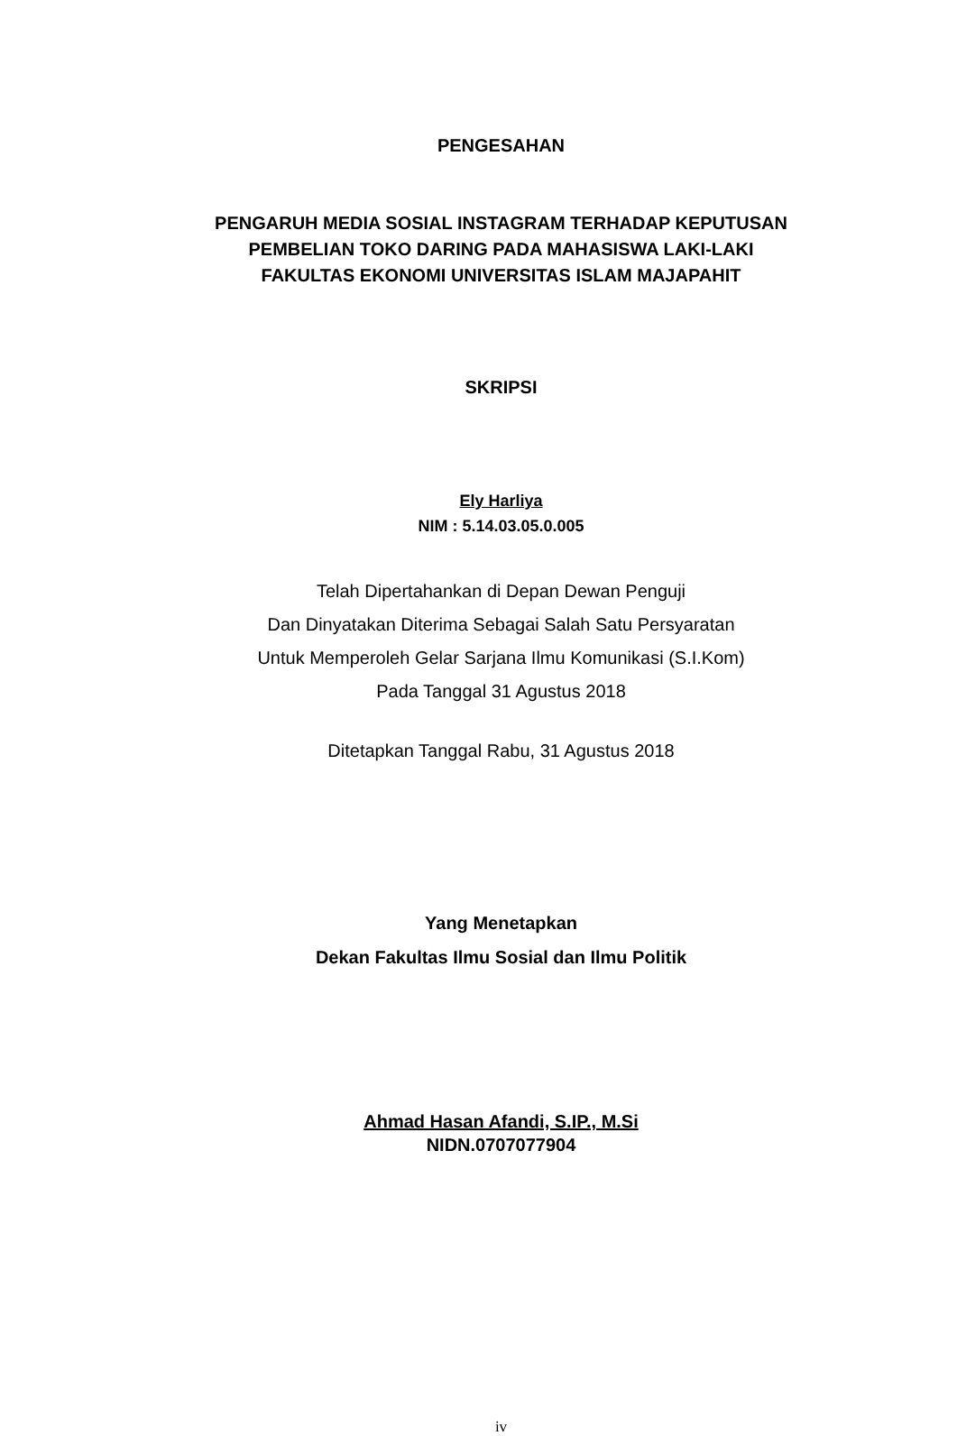PENGESAHAN
PENGARUH MEDIA SOSIAL INSTAGRAM TERHADAP KEPUTUSAN
PEMBELIAN TOKO DARING PADA MAHASISWA LAKI-LAKI
FAKULTAS EKONOMI UNIVERSITAS ISLAM MAJAPAHIT
SKRIPSI
Ely Harliya
NIM : 5.14.03.05.0.005
Telah Dipertahankan di Depan Dewan Penguji
Dan Dinyatakan Diterima Sebagai Salah Satu Persyaratan
Untuk Memperoleh Gelar Sarjana Ilmu Komunikasi (S.I.Kom)
Pada Tanggal 31 Agustus 2018
Ditetapkan Tanggal Rabu, 31 Agustus 2018
Yang Menetapkan
Dekan Fakultas Ilmu Sosial dan Ilmu Politik
Ahmad Hasan Afandi, S.IP., M.Si
NIDN.0707077904
iv